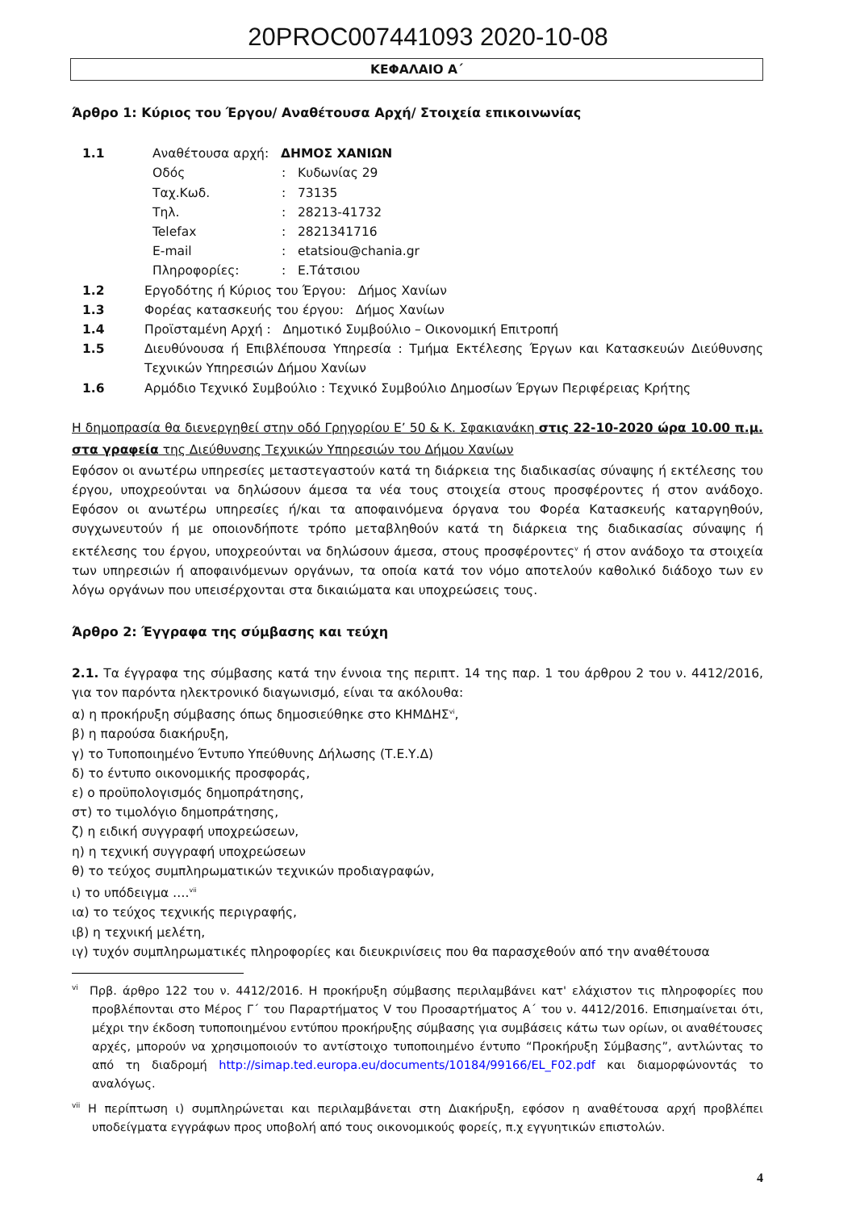20PROC007441093 2020-10-08
ΚΕΦΑΛΑΙΟ Α΄
Άρθρο 1: Κύριος του Έργου/ Αναθέτουσα Αρχή/ Στοιχεία επικοινωνίας
1.1 Αναθέτουσα αρχή: ΔΗΜΟΣ ΧΑΝΙΩΝ
Οδός: Κυδωνίας 29
Ταχ.Κωδ.: 73135
Τηλ.: 28213-41732
Telefax: 2821341716
E-mail: etatsiou@chania.gr
Πληροφορίες:: Ε.Τάτσιου
1.2 Εργοδότης ή Κύριος του Έργου: Δήμος Χανίων
1.3 Φορέας κατασκευής του έργου: Δήμος Χανίων
1.4 Προϊσταμένη Αρχή : Δημοτικό Συμβούλιο – Οικονομική Επιτροπή
1.5 Διευθύνουσα ή Επιβλέπουσα Υπηρεσία : Τμήμα Εκτέλεσης Έργων και Κατασκευών Διεύθυνσης Τεχνικών Υπηρεσιών Δήμου Χανίων
1.6 Αρμόδιο Τεχνικό Συμβούλιο : Τεχνικό Συμβούλιο Δημοσίων Έργων Περιφέρειας Κρήτης
Η δημοπρασία θα διενεργηθεί στην οδό Γρηγορίου Ε’ 50 & Κ. Σφακιανάκη στις 22-10-2020 ώρα 10.00 π.μ. στα γραφεία της Διεύθυνσης Τεχνικών Υπηρεσιών του Δήμου Χανίων
Εφόσον οι ανωτέρω υπηρεσίες μεταστεγαστούν κατά τη διάρκεια της διαδικασίας σύναψης ή εκτέλεσης του έργου, υποχρεούνται να δηλώσουν άμεσα τα νέα τους στοιχεία στους προσφέροντες ή στον ανάδοχο. Εφόσον οι ανωτέρω υπηρεσίες ή/και τα αποφαινόμενα όργανα του Φορέα Κατασκευής καταργηθούν, συγχωνευτούν ή με οποιονδήποτε τρόπο μεταβληθούν κατά τη διάρκεια της διαδικασίας σύναψης ή εκτέλεσης του έργου, υποχρεούνται να δηλώσουν άμεσα, στους προσφέροντες<sup>v</sup> ή στον ανάδοχο τα στοιχεία των υπηρεσιών ή αποφαινόμενων οργάνων, τα οποία κατά τον νόμο αποτελούν καθολικό διάδοχο των εν λόγω οργάνων που υπεισέρχονται στα δικαιώματα και υποχρεώσεις τους.
Άρθρο 2: Έγγραφα της σύμβασης και τεύχη
2.1. Τα έγγραφα της σύμβασης κατά την έννοια της περιπτ. 14 της παρ. 1 του άρθρου 2 του ν. 4412/2016, για τον παρόντα ηλεκτρονικό διαγωνισμό, είναι τα ακόλουθα:
α) η προκήρυξη σύμβασης όπως δημοσιεύθηκε στο ΚΗΜΔΗΣ<sup>vi</sup>,
β) η παρούσα διακήρυξη,
γ) το Τυποποιημένο Έντυπο Υπεύθυνης Δήλωσης (Τ.Ε.Υ.Δ)
δ) το έντυπο οικονομικής προσφοράς,
ε) ο προϋπολογισμός δημοπράτησης,
στ) το τιμολόγιο δημοπράτησης,
ζ) η ειδική συγγραφή υποχρεώσεων,
η) η τεχνική συγγραφή υποχρεώσεων
θ) το τεύχος συμπληρωματικών τεχνικών προδιαγραφών,
ι) το υπόδειγμα ….<sup>vii</sup>
ια) το τεύχος τεχνικής περιγραφής,
ιβ) η τεχνική μελέτη,
ιγ) τυχόν συμπληρωματικές πληροφορίες και διευκρινίσεις που θα παρασχεθούν από την αναθέτουσα
<sup>vi</sup> Πρβ. άρθρο 122 του ν. 4412/2016. Η προκήρυξη σύμβασης περιλαμβάνει κατ' ελάχιστον τις πληροφορίες που προβλέπονται στο Μέρος Γ΄ του Παραρτήματος V του Προσαρτήματος Α΄ του ν. 4412/2016. Επισημαίνεται ότι, μέχρι την έκδοση τυποποιημένου εντύπου προκήρυξης σύμβασης για συμβάσεις κάτω των ορίων, οι αναθέτουσες αρχές, μπορούν να χρησιμοποιούν το αντίστοιχο τυποποιημένο έντυπο “Προκήρυξη Σύμβασης”, αντλώντας το από τη διαδρομή http://simap.ted.europa.eu/documents/10184/99166/EL_F02.pdf και διαμορφώνοντάς το αναλόγως.
<sup>vii</sup> Η περίπτωση ι) συμπληρώνεται και περιλαμβάνεται στη Διακήρυξη, εφόσον η αναθέτουσα αρχή προβλέπει υποδείγματα εγγράφων προς υποβολή από τους οικονομικούς φορείς, π.χ εγγυητικών επιστολών.
4